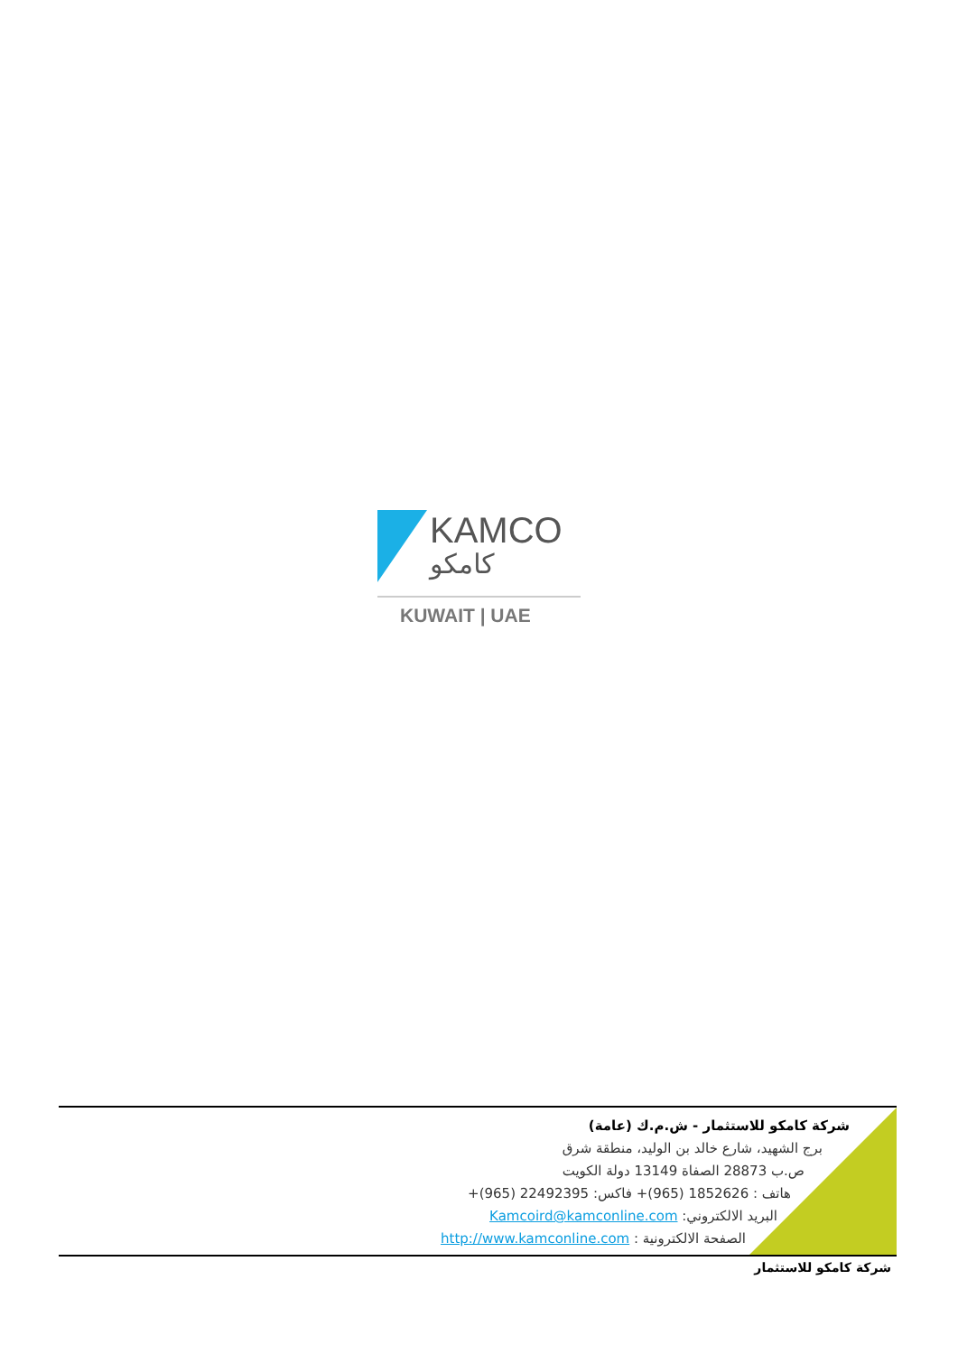KAMCO
كامكو
KUWAIT | UAE
شركة كامكو للاستثمار - ش.م.ك (عامة)
برج الشهيد، شارع خالد بن الوليد، منطقة شرق
ص.ب 28873 الصفاة 13149 دولة الكويت
هاتف : 1852626 (965)+ فاكس: 22492395 (965)+
البريد الالكتروني: Kamcoird@kamconline.com
الصفحة الالكترونية : http://www.kamconline.com
شركة كامكو للاستثمار